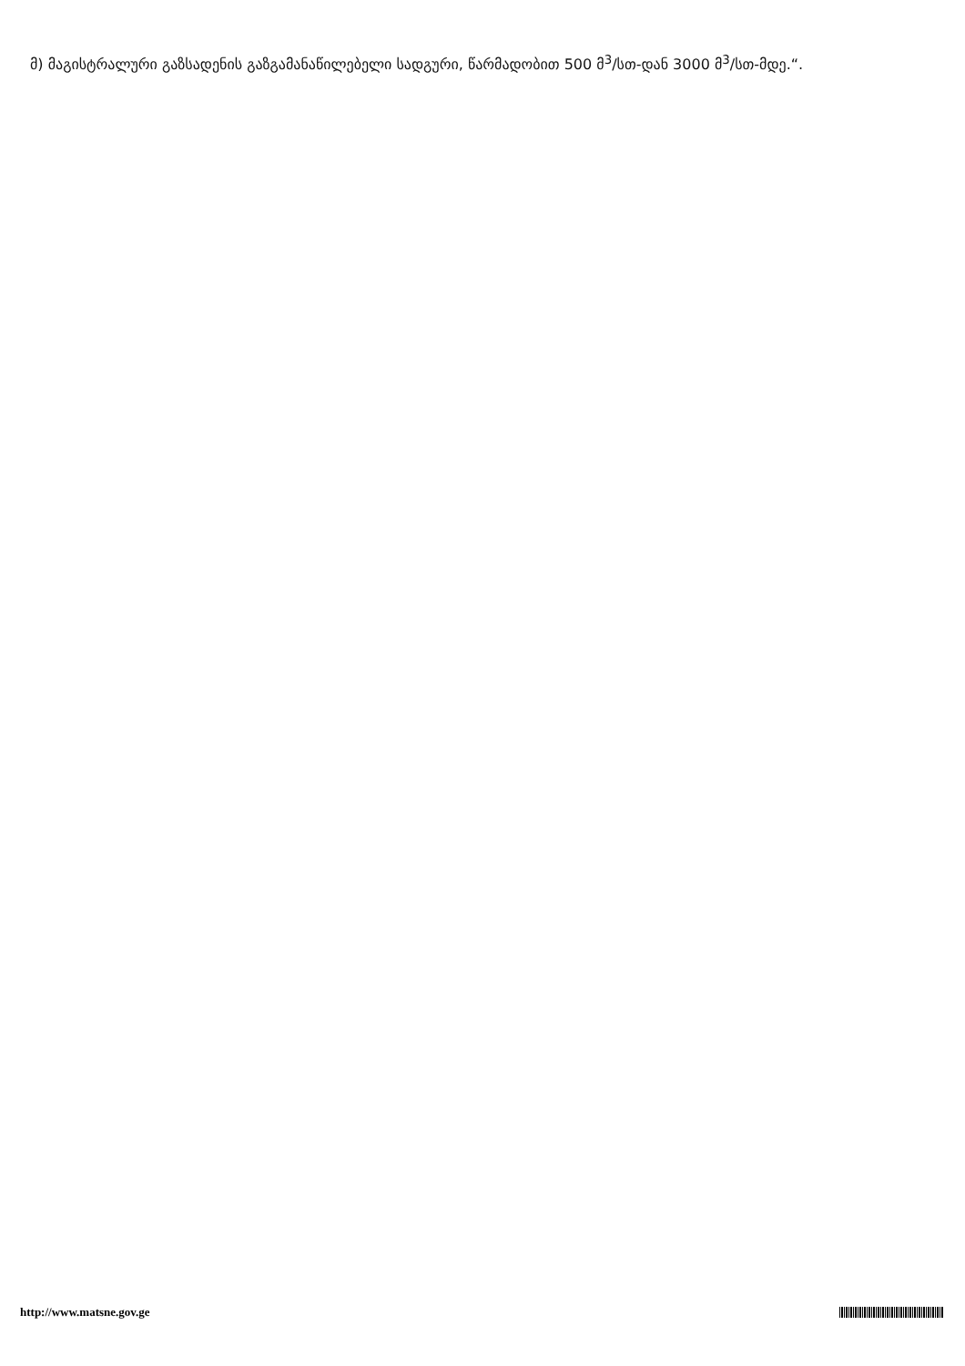მ) მაგისტრალური გაზსადენის გაზგამანაწილებელი სადგური, წარმადობით 500 მ<sup>3</sup>/სთ-დან 3000 მ<sup>3</sup>/სთ-მდე.“.
http://www.matsne.gov.ge